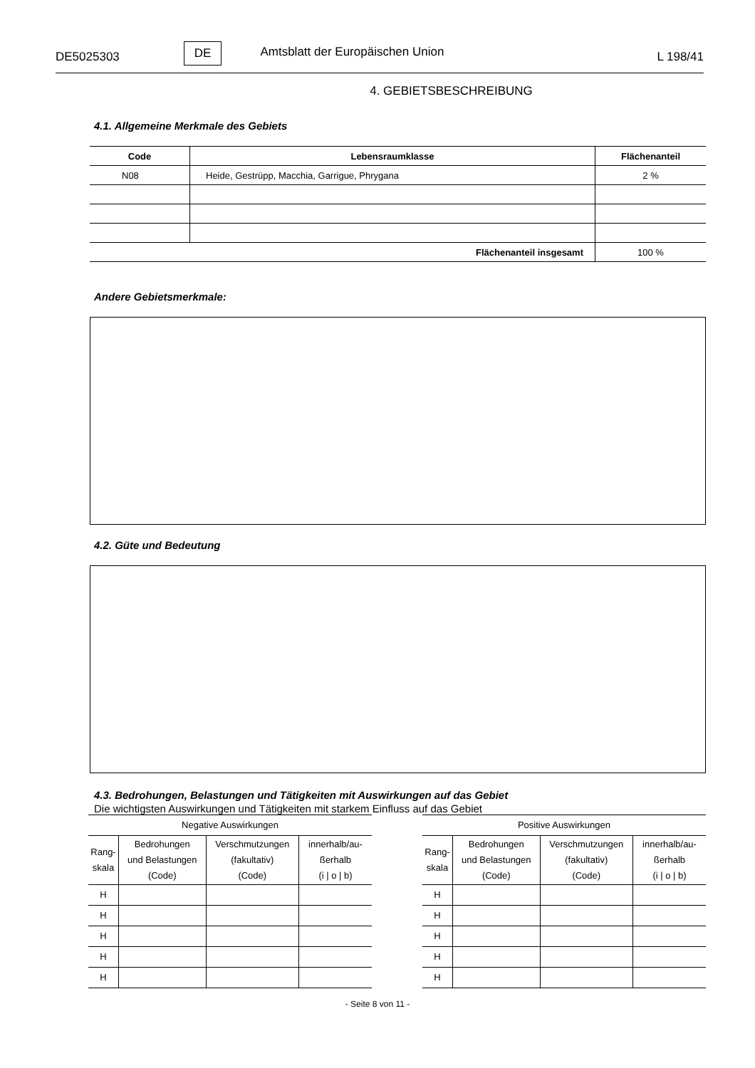DE5025303
DE
Amtsblatt der Europäischen Union
L 198/41
4. GEBIETSBESCHREIBUNG
4.1. Allgemeine Merkmale des Gebiets
| Code | Lebensraumklasse | Flächenanteil |
| --- | --- | --- |
| N08 | Heide, Gestrüpp, Macchia, Garrigue, Phrygana | 2 % |
| Flächenanteil insgesamt | | 100 % |
Andere Gebietsmerkmale:
4.2. Güte und Bedeutung
4.3. Bedrohungen, Belastungen und Tätigkeiten mit Auswirkungen auf das Gebiet
Die wichtigsten Auswirkungen und Tätigkeiten mit starkem Einfluss auf das Gebiet
| Negative Auswirkungen | | | |
| --- | --- | --- | --- |
| Rang- skala | Bedrohungen und Belastungen (Code) | Verschmutzungen (fakultativ) (Code) | innerhalb/au- ßerhalb (i / o / b) |
| H | | | |
| H | | | |
| H | | | |
| H | | | |
| H | | | |
| Positive Auswirkungen | | | |
| --- | --- | --- | --- |
| Rang- skala | Bedrohungen und Belastungen (Code) | Verschmutzungen (fakultativ) (Code) | innerhalb/au- ßerhalb (i / o / b) |
| H | | | |
| H | | | |
| H | | | |
| H | | | |
| H | | | |
- Seite 8 von 11 -